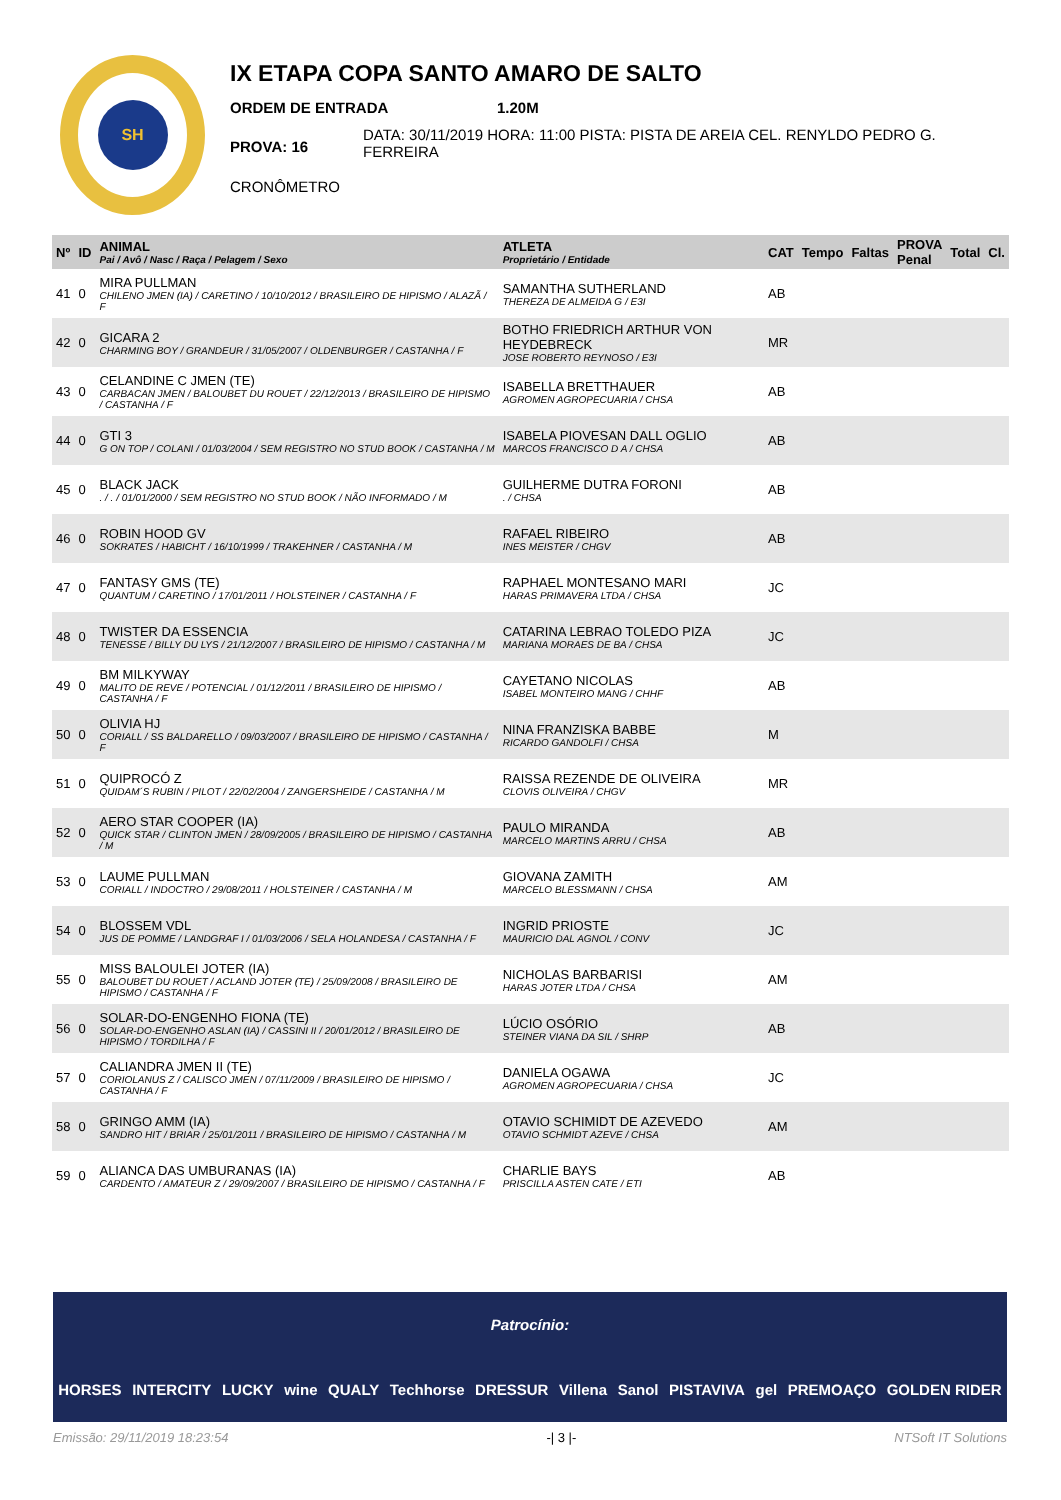SH
IX ETAPA COPA SANTO AMARO DE SALTO
ORDEM DE ENTRADA 1.20M
PROVA: 16
DATA: 30/11/2019 HORA: 11:00 PISTA: PISTA DE AREIA CEL. RENYLDO PEDRO G. FERREIRA
CRONÔMETRO
| Nº | ID | ANIMAL Pai / Avô / Nasc / Raça / Pelagem / Sexo | ATLETA Proprietário / Entidade | CAT | Tempo | Faltas | PROVA Penal | Total | Cl. |
| --- | --- | --- | --- | --- | --- | --- | --- | --- | --- |
| 41 | 0 | MIRA PULLMAN CHILENO JMEN (IA) / CARETINO / 10/10/2012 / BRASILEIRO DE HIPISMO / ALAZÃ / F | SAMANTHA SUTHERLAND THEREZA DE ALMEIDA G / E3I | AB | | | | | |
| 42 | 0 | GICARA 2 CHARMING BOY / GRANDEUR / 31/05/2007 / OLDENBURGER / CASTANHA / F | BOTHO FRIEDRICH ARTHUR VON HEYDEBRECK JOSE ROBERTO REYNOSO / E3I | MR | | | | | |
| 43 | 0 | CELANDINE C JMEN (TE) CARBACAN JMEN / BALOUBET DU ROUET / 22/12/2013 / BRASILEIRO DE HIPISMO / CASTANHA / F | ISABELLA BRETTHAUER AGROMEN AGROPECUARIA / CHSA | AB | | | | | |
| 44 | 0 | GTI 3 G ON TOP / COLANI / 01/03/2004 / SEM REGISTRO NO STUD BOOK / CASTANHA / M | ISABELA PIOVESAN DALL OGLIO MARCOS FRANCISCO D A / CHSA | AB | | | | | |
| 45 | 0 | BLACK JACK . / . / 01/01/2000 / SEM REGISTRO NO STUD BOOK / NÃO INFORMADO / M | GUILHERME DUTRA FORONI . / CHSA | AB | | | | | |
| 46 | 0 | ROBIN HOOD GV SOKRATES / HABICHT / 16/10/1999 / TRAKEHNER / CASTANHA / M | RAFAEL RIBEIRO INES MEISTER / CHGV | AB | | | | | |
| 47 | 0 | FANTASY GMS (TE) QUANTUM / CARETINO / 17/01/2011 / HOLSTEINER / CASTANHA / F | RAPHAEL MONTESANO MARI HARAS PRIMAVERA LTDA / CHSA | JC | | | | | |
| 48 | 0 | TWISTER DA ESSENCIA TENESSE / BILLY DU LYS / 21/12/2007 / BRASILEIRO DE HIPISMO / CASTANHA / M | CATARINA LEBRAO TOLEDO PIZA MARIANA MORAES DE BA / CHSA | JC | | | | | |
| 49 | 0 | BM MILKYWAY MALITO DE REVE / POTENCIAL / 01/12/2011 / BRASILEIRO DE HIPISMO / CASTANHA / F | CAYETANO NICOLAS ISABEL MONTEIRO MANG / CHHF | AB | | | | | |
| 50 | 0 | OLIVIA HJ CORIALL / SS BALDARELLO / 09/03/2007 / BRASILEIRO DE HIPISMO / CASTANHA / F | NINA FRANZISKA BABBE RICARDO GANDOLFI / CHSA | M | | | | | |
| 51 | 0 | QUIPROCÓ Z QUIDAM´S RUBIN / PILOT / 22/02/2004 / ZANGERSHEIDE / CASTANHA / M | RAISSA REZENDE DE OLIVEIRA CLOVIS OLIVEIRA / CHGV | MR | | | | | |
| 52 | 0 | AERO STAR COOPER (IA) QUICK STAR / CLINTON JMEN / 28/09/2005 / BRASILEIRO DE HIPISMO / CASTANHA / M | PAULO MIRANDA MARCELO MARTINS ARRU / CHSA | AB | | | | | |
| 53 | 0 | LAUME PULLMAN CORIALL / INDOCTRO / 29/08/2011 / HOLSTEINER / CASTANHA / M | GIOVANA ZAMITH MARCELO BLESSMANN / CHSA | AM | | | | | |
| 54 | 0 | BLOSSEM VDL JUS DE POMME / LANDGRAF I / 01/03/2006 / SELA HOLANDESA / CASTANHA / F | INGRID PRIOSTE MAURICIO DAL AGNOL / CONV | JC | | | | | |
| 55 | 0 | MISS BALOULEI JOTER (IA) BALOUBET DU ROUET / ACLAND JOTER (TE) / 25/09/2008 / BRASILEIRO DE HIPISMO / CASTANHA / F | NICHOLAS BARBARISI HARAS JOTER LTDA / CHSA | AM | | | | | |
| 56 | 0 | SOLAR-DO-ENGENHO FIONA (TE) SOLAR-DO-ENGENHO ASLAN (IA) / CASSINI II / 20/01/2012 / BRASILEIRO DE HIPISMO / TORDILHA / F | LÚCIO OSÓRIO STEINER VIANA DA SIL / SHRP | AB | | | | | |
| 57 | 0 | CALIANDRA JMEN II (TE) CORIOLANUS Z / CALISCO JMEN / 07/11/2009 / BRASILEIRO DE HIPISMO / CASTANHA / F | DANIELA OGAWA AGROMEN AGROPECUARIA / CHSA | JC | | | | | |
| 58 | 0 | GRINGO AMM (IA) SANDRO HIT / BRIAR / 25/01/2011 / BRASILEIRO DE HIPISMO / CASTANHA / M | OTAVIO SCHIMIDT DE AZEVEDO OTAVIO SCHMIDT AZEVE / CHSA | AM | | | | | |
| 59 | 0 | ALIANCA DAS UMBURANAS (IA) CARDENTO / AMATEUR Z / 29/09/2007 / BRASILEIRO DE HIPISMO / CASTANHA / F | CHARLIE BAYS PRISCILLA ASTEN CATE / ETI | AB | | | | | |
Patrocínio:
HORSES INTERCITY LUCKY wine QUALY Techhorse DRESSUR Villena Sanol PISTAVIVA gel PREMOAÇO GOLDEN RIDER
Emissão: 29/11/2019 18:23:54 -| 3 |- NTSoft IT Solutions